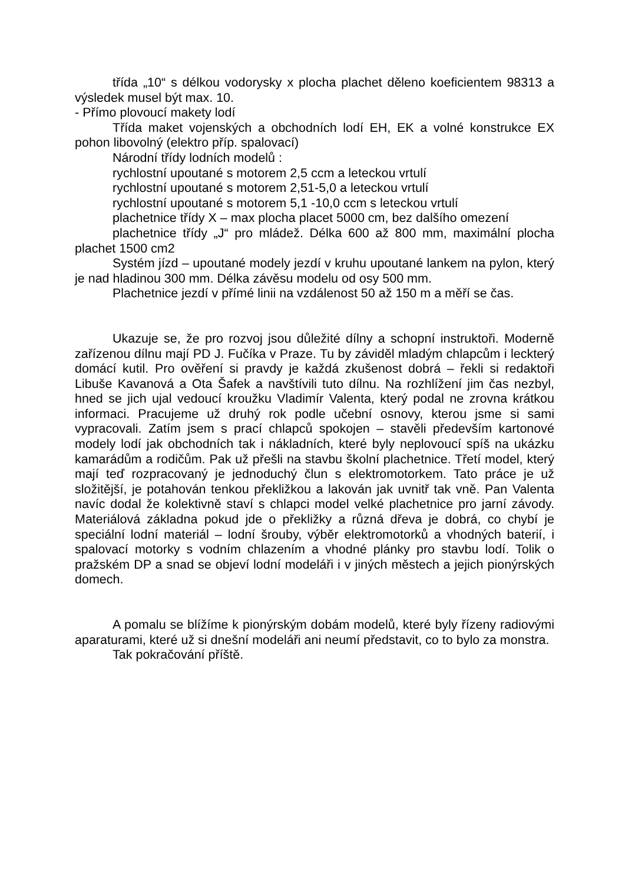třída „10“ s délkou vodorysky x plocha plachet děleno koeficientem 98313 a výsledek musel být max. 10.
- Přímo plovoucí makety lodí
Třída maket vojenských a obchodních lodí EH, EK a volné konstrukce EX pohon libovolný (elektro příp. spalovací)
Národní třídy lodních modelů :
rychlostní upoutané s motorem 2,5 ccm a leteckou vrtulí
rychlostní upoutané s motorem 2,51-5,0 a leteckou vrtulí
rychlostní upoutané s motorem 5,1 -10,0 ccm s leteckou vrtulí
plachetnice třídy X – max plocha placet 5000 cm, bez dalšího omezení
plachetnice třídy „J“ pro mládež. Délka 600 až 800 mm, maximální plocha plachet 1500 cm2
Systém jízd – upoutané modely jezdí v kruhu upoutané lankem na pylon, který je nad hladinou 300 mm. Délka závěsu modelu od osy 500 mm.
Plachetnice jezdí v přímé linii na vzdálenost 50 až 150 m a měří se čas.
Ukazuje se, že pro rozvoj jsou důležité dílny a schopní instruktoři. Moderně zařízenou dílnu mají PD J. Fučíka v Praze. Tu by záviděl mladým chlapcům i leckterý domácí kutil. Pro ověření si pravdy je každá zkušenost dobrá – řekli si redaktoři Libuše Kavanová a Ota Šafek a navštívili tuto dílnu. Na rozhlížení jim čas nezbyl, hned se jich ujal vedoucí kroužku Vladimír Valenta, který podal ne zrovna krátkou informaci. Pracujeme už druhý rok podle učební osnovy, kterou jsme si sami vypracovali. Zatím jsem s prací chlapců spokojen – stavěli především kartonové modely lodí jak obchodních tak i nákladních, které byly neplovoucí spíš na ukázku kamarádům a rodičům. Pak už přešli na stavbu školní plachetnice. Třetí model, který mají teď rozpracovaný je jednoduchý člun s elektromotorkem. Tato práce je už složitější, je potahován tenkou překližkou a lakován jak uvnitř tak vně. Pan Valenta navíc dodal že kolektivně staví s chlapci model velké plachetnice pro jarní závody. Materiálová základna pokud jde o překližky a různá dřeva je dobrá, co chybí je speciální lodní materiál – lodní šrouby, výběr elektromotorků a vhodných baterií, i spalovací motorky s vodním chlazením a vhodné plánky pro stavbu lodí. Tolik o pražském DP a snad se objeví lodní modeláři i v jiných městech a jejich pionýrských domech.
A pomalu se blížíme k pionýrským dobám modelů, které byly řízeny radiovými aparaturami, které už si dnešní modeláři ani neumí představit, co to bylo za monstra.
Tak pokračování příště.